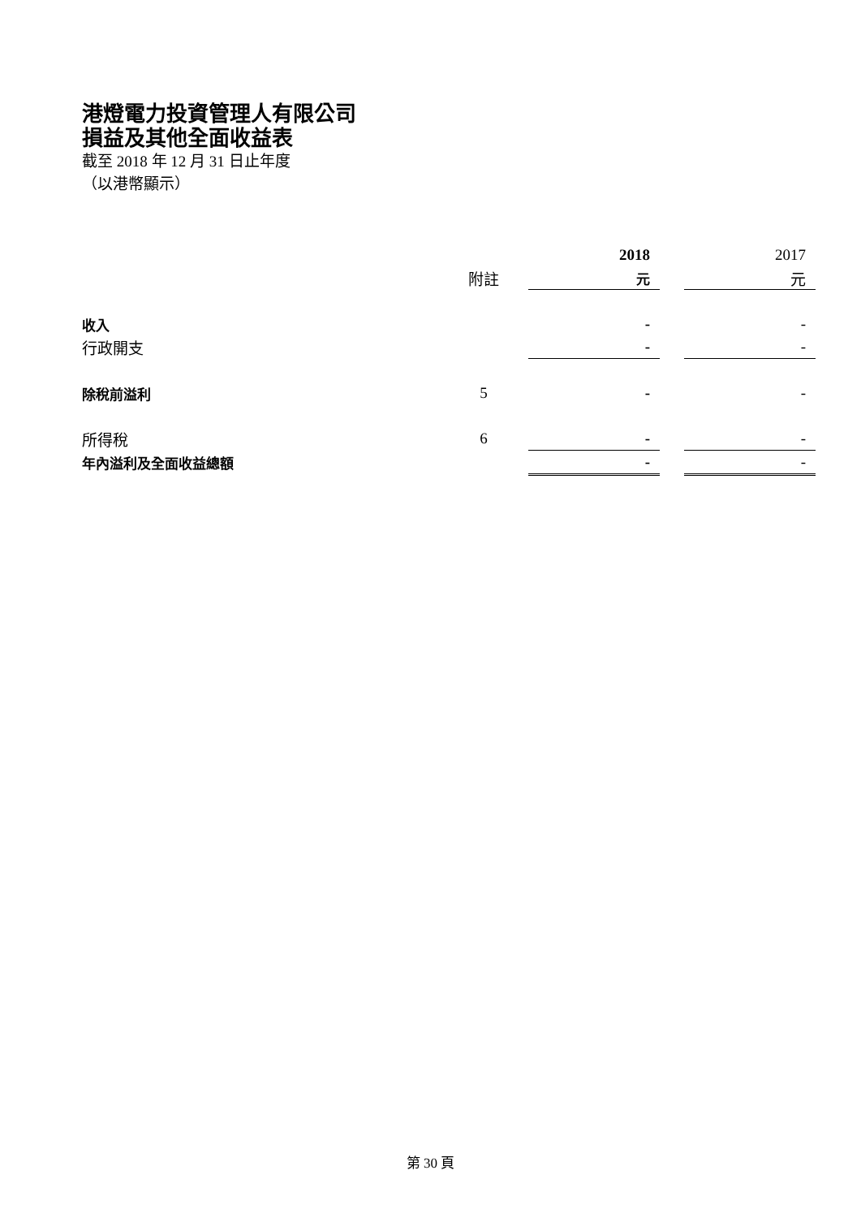港燈電力投資管理人有限公司
損益及其他全面收益表
截至 2018 年 12 月 31 日止年度
（以港幣顯示）
| | | 2018 | | 2017 |
| --- | --- | --- | --- | --- |
| | 附註 | 元 | | 元 |
| 收入 | | - | | - |
| 行政開支 | | - | | - |
| 除稅前溢利 | 5 | - | | - |
| 所得稅 | 6 | - | | - |
| 年內溢利及全面收益總額 | | - | | - |
第 30 頁